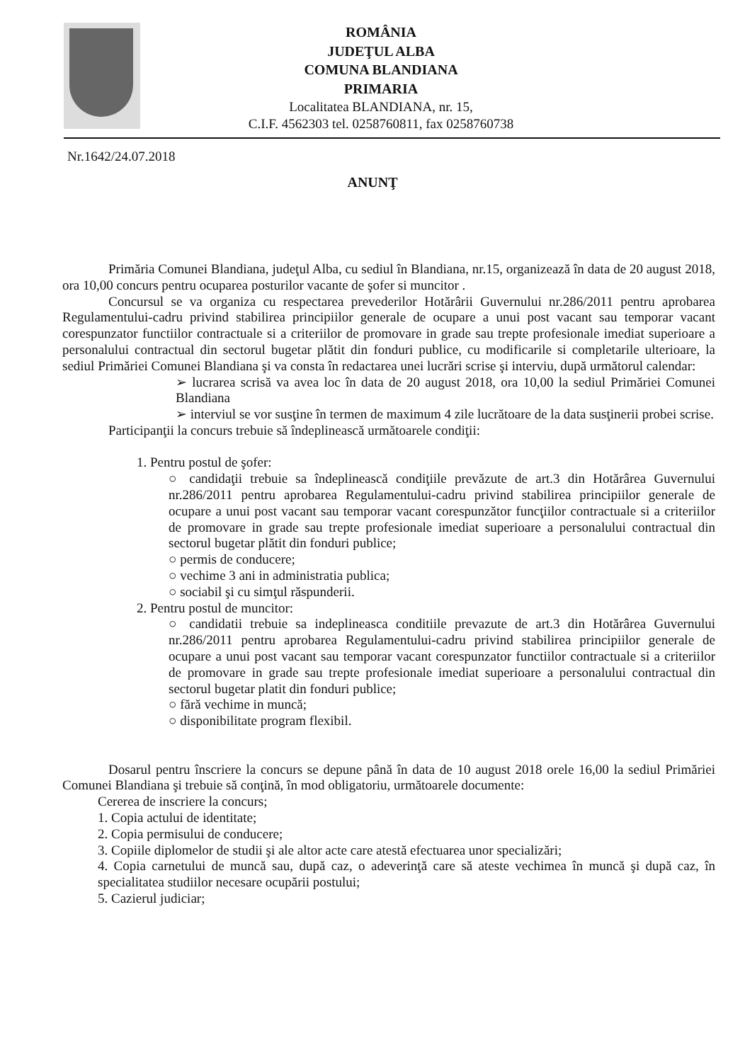ROMÂNIA
JUDEŢUL ALBA
COMUNA BLANDIANA
PRIMARIA
Localitatea BLANDIANA, nr. 15,
C.I.F. 4562303 tel. 0258760811, fax 0258760738
Nr.1642/24.07.2018
ANUNŢ
Primăria Comunei Blandiana, judeţul Alba, cu sediul în Blandiana, nr.15, organizează în data de 20 august 2018, ora 10,00 concurs pentru ocuparea posturilor vacante de şofer si muncitor .
Concursul se va organiza cu respectarea prevederilor Hotărârii Guvernului nr.286/2011 pentru aprobarea Regulamentului-cadru privind stabilirea principiilor generale de ocupare a unui post vacant sau temporar vacant corespunzator functiilor contractuale si a criteriilor de promovare in grade sau trepte profesionale imediat superioare a personalului contractual din sectorul bugetar plătit din fonduri publice, cu modificarile si completarile ulterioare, la sediul Primăriei Comunei Blandiana şi va consta în redactarea unei lucrări scrise şi interviu, după următorul calendar:
➢ lucrarea scrisă va avea loc în data de 20 august 2018, ora 10,00 la sediul Primăriei Comunei Blandiana
➢ interviul se vor susţine în termen de maximum 4 zile lucrătoare de la data susţinerii probei scrise.
Participanţii la concurs trebuie să îndeplinească următoarele condiţii:
1. Pentru postul de şofer:
○ candidaţii trebuie sa îndeplinească condiţiile prevăzute de art.3 din Hotărârea Guvernului nr.286/2011 pentru aprobarea Regulamentului-cadru privind stabilirea principiilor generale de ocupare a unui post vacant sau temporar vacant corespunzător funcţiilor contractuale si a criteriilor de promovare in grade sau trepte profesionale imediat superioare a personalului contractual din sectorul bugetar plătit din fonduri publice;
○ permis de conducere;
○ vechime 3 ani in administratia publica;
○ sociabil şi cu simţul răspunderii.
2. Pentru postul de muncitor:
○ candidatii trebuie sa indeplineasca conditiile prevazute de art.3 din Hotărârea Guvernului nr.286/2011 pentru aprobarea Regulamentului-cadru privind stabilirea principiilor generale de ocupare a unui post vacant sau temporar vacant corespunzator functiilor contractuale si a criteriilor de promovare in grade sau trepte profesionale imediat superioare a personalului contractual din sectorul bugetar platit din fonduri publice;
○ fără vechime in muncă;
○ disponibilitate program flexibil.
Dosarul pentru înscriere la concurs se depune până în data de 10 august 2018 orele 16,00 la sediul Primăriei Comunei Blandiana şi trebuie să conţină, în mod obligatoriu, următoarele documente:
Cererea de inscriere la concurs;
1. Copia actului de identitate;
2. Copia permisului de conducere;
3. Copiile diplomelor de studii şi ale altor acte care atestă efectuarea unor specializări;
4. Copia carnetului de muncă sau, după caz, o adeverinţă care să ateste vechimea în muncă şi după caz, în specialitatea studiilor necesare ocupării postului;
5. Cazierul judiciar;